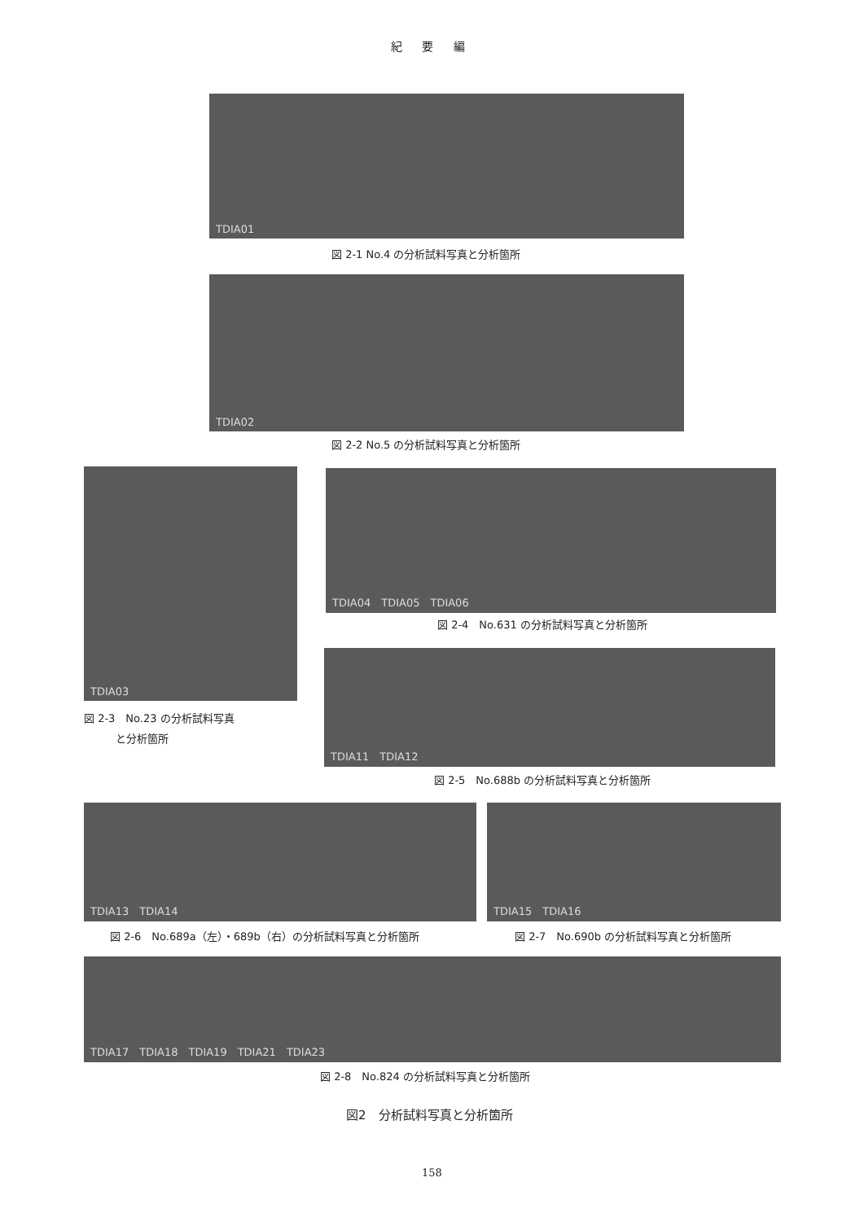紀 要 編
TDIA01
図 2-1 No.4 の分析試料写真と分析箇所
TDIA02
図 2-2 No.5 の分析試料写真と分析箇所
TDIA03
図 2-3　No.23 の分析試料写真
　　　と分析箇所
TDIA04　TDIA05　TDIA06
図 2-4　No.631 の分析試料写真と分析箇所
TDIA11　TDIA12
図 2-5　No.688b の分析試料写真と分析箇所
TDIA13　TDIA14 TDIA15　TDIA16
図 2-6　No.689a（左）・689b（右）の分析試料写真と分析箇所
図 2-7　No.690b の分析試料写真と分析箇所
TDIA17　TDIA18　TDIA19　TDIA21　TDIA23
図 2-8　No.824 の分析試料写真と分析箇所
図2　分析試料写真と分析箇所
158